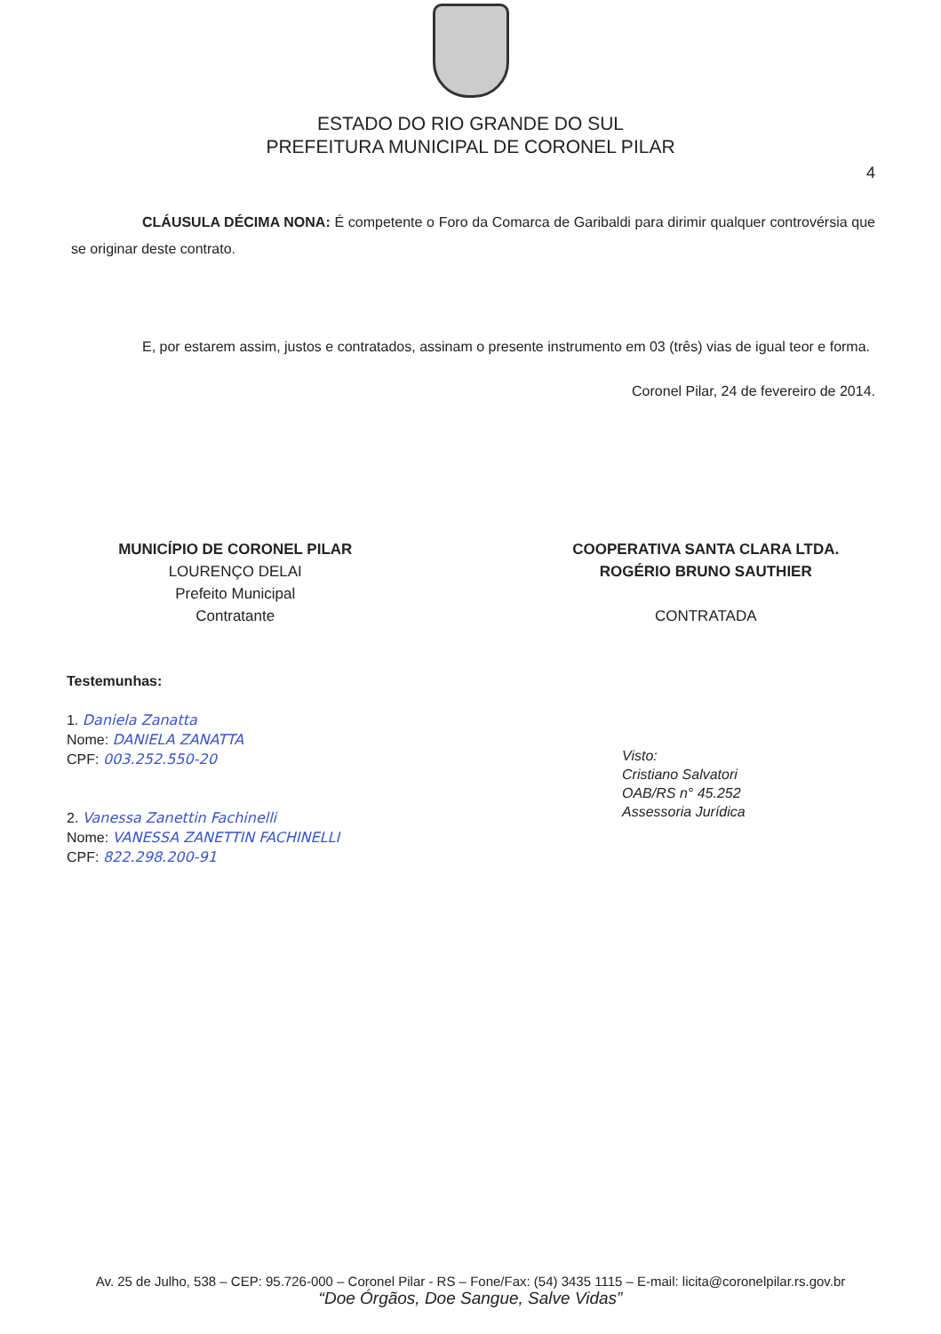ESTADO DO RIO GRANDE DO SUL
PREFEITURA MUNICIPAL DE CORONEL PILAR
4
CLÁUSULA DÉCIMA NONA: É competente o Foro da Comarca de Garibaldi para dirimir qualquer controvérsia que se originar deste contrato.
E, por estarem assim, justos e contratados, assinam o presente instrumento em 03 (três) vias de igual teor e forma.
Coronel Pilar, 24 de fevereiro de 2014.
MUNICÍPIO DE CORONEL PILAR
LOURENÇO DELAI
Prefeito Municipal
Contratante
COOPERATIVA SANTA CLARA LTDA.
ROGÉRIO BRUNO SAUTHIER
CONTRATADA
Testemunhas:
1. Daniela Zanatta
Nome: DANIELA ZANATTA
CPF: 003.252.550-20
2. Vanessa Zanettin Fachinelli
Nome: VANESSA ZANETTIN FACHINELLI
CPF: 822.298.200-91
Visto:
Cristiano Salvatori
OAB/RS n° 45.252
Assessoria Jurídica
Av. 25 de Julho, 538 – CEP: 95.726-000 – Coronel Pilar - RS – Fone/Fax: (54) 3435 1115 – E-mail: licita@coronelpilar.rs.gov.br
“Doe Órgãos, Doe Sangue, Salve Vidas”